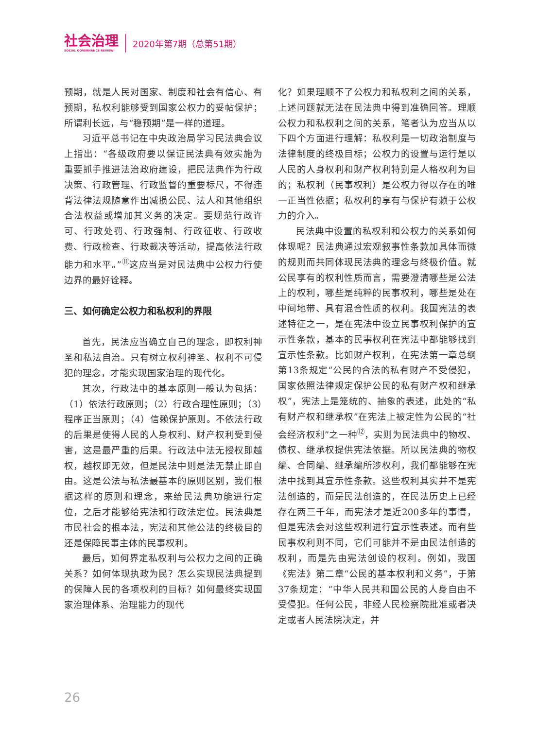社会治理
SOCIAL GOVERNANCE REVIEW
2020年第7期（总第51期）
预期，就是人民对国家、制度和社会有信心、有预期，私权利能够受到国家公权力的妥帖保护；所谓利长远，与“稳预期”是一样的道理。
习近平总书记在中央政治局学习民法典会议上指出：“各级政府要以保证民法典有效实施为重要抓手推进法治政府建设，把民法典作为行政决策、行政管理、行政监督的重要标尺，不得违背法律法规随意作出减损公民、法人和其他组织合法权益或增加其义务的决定。要规范行政许可、行政处罚、行政强制、行政征收、行政收费、行政检查、行政裁决等活动，提高依法行政能力和水平。”<sup>⑪</sup>这应当是对民法典中公权力行使边界的最好诠释。
三、如何确定公权力和私权利的界限
首先，民法应当确立自己的理念，即权利神圣和私法自治。只有树立权利神圣、权利不可侵犯的理念，才能实现国家治理的现代化。
其次，行政法中的基本原则一般认为包括：（1）依法行政原则；（2）行政合理性原则；（3）程序正当原则；（4）信赖保护原则。不依法行政的后果是使得人民的人身权利、财产权利受到侵害，这是最严重的后果。行政法中法无授权即越权，越权即无效，但是民法中则是法无禁止即自由。这是公法与私法最基本的原则区别，我们根据这样的原则和理念，来给民法典功能进行定位，之后才能够给宪法和行政法定位。民法典是市民社会的根本法，宪法和其他公法的终极目的还是保障民事主体的民事权利。
最后，如何界定私权利与公权力之间的正确关系？如何体现执政为民？怎么实现民法典提到的保障人民的各项权利的目标？如何最终实现国家治理体系、治理能力的现代
化？如果理顺不了公权力和私权利之间的关系，上述问题就无法在民法典中得到准确回答。理顺公权力和私权利之间的关系，笔者认为应当从以下四个方面进行理解：私权利是一切政治制度与法律制度的终极目标；公权力的设置与运行是以人民的人身权利和财产权利特别是人格权利为目的；私权利（民事权利）是公权力得以存在的唯一正当性依据；私权利的享有与保护有赖于公权力的介入。
民法典中设置的私权利和公权力的关系如何体现呢？民法典通过宏观叙事性条款加具体而微的规则而共同体现民法典的理念与终极价值。就公民享有的权利性质而言，需要澄清哪些是公法上的权利，哪些是纯粹的民事权利，哪些是处在中间地带、具有混合性质的权利。我国宪法的表述特征之一，是在宪法中设立民事权利保护的宣示性条款，基本的民事权利在宪法中都能够找到宣示性条款。比如财产权利，在宪法第一章总纲第13条规定“公民的合法的私有财产不受侵犯，国家依照法律规定保护公民的私有财产权和继承权”，宪法上是笼统的、抽象的表述，此处的“私有财产权和继承权”在宪法上被定性为公民的“社会经济权利”之一种<sup>⑫</sup>，实则为民法典中的物权、债权、继承权提供宪法依据。所以民法典的物权编、合同编、继承编所涉权利，我们都能够在宪法中找到其宣示性条款。这些权利其实并不是宪法创造的，而是民法创造的，在民法历史上已经存在两三千年，而宪法才是近200多年的事情，但是宪法会对这些权利进行宣示性表述。而有些民事权利则不同，它们可能并不是由民法创造的权利，而是先由宪法创设的权利。例如，我国《宪法》第二章“公民的基本权利和义务”，于第37条规定：“中华人民共和国公民的人身自由不受侵犯。任何公民，非经人民检察院批准或者决定或者人民法院决定，并
26